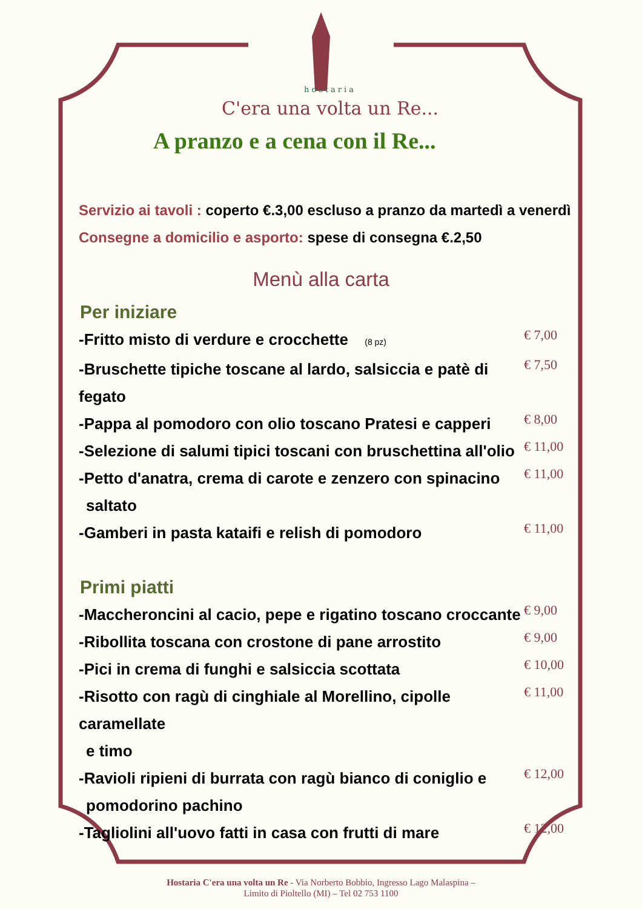hostaria
C'era una volta un Re...
A pranzo e a cena con il Re...
Servizio ai tavoli : coperto €.3,00 escluso a pranzo da martedì a venerdì
Consegne a domicilio e asporto: spese di consegna €.2,50
Menù alla carta
Per iniziare
-Fritto misto di verdure e crocchette (8 pz)
€ 7,00
-Bruschette tipiche toscane al lardo, salsiccia e patè di fegato
€ 7,50
-Pappa al pomodoro con olio toscano Pratesi e capperi
€ 8,00
-Selezione di salumi tipici toscani con bruschettina all'olio
€ 11,00
-Petto d'anatra, crema di carote e zenzero con spinacino
saltato
€ 11,00
-Gamberi in pasta kataifi e relish di pomodoro
€ 11,00
Primi piatti
-Maccheroncini al cacio, pepe e rigatino toscano croccante
€ 9,00
-Ribollita toscana con crostone di pane arrostito
€ 9,00
-Pici in crema di funghi e salsiccia scottata
€ 10,00
-Risotto con ragù di cinghiale al Morellino, cipolle caramellate
e timo
€ 11,00
-Ravioli ripieni di burrata con ragù bianco di coniglio e
pomodorino pachino
€ 12,00
-Tagliolini all'uovo fatti in casa con frutti di mare
€ 12,00
Hostaria C'era una volta un Re - Via Norberto Bobbio, Ingresso Lago Malaspina –
Limito di Pioltello (MI) – Tel 02 753 1100